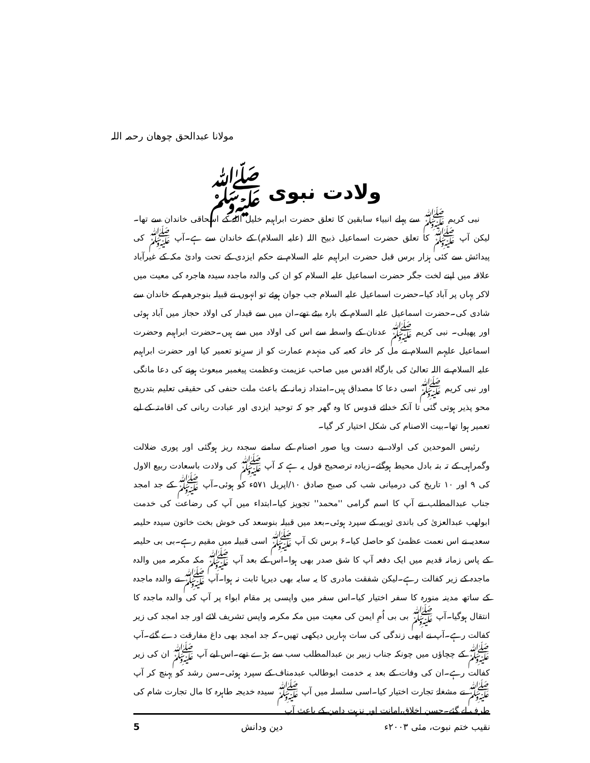مولانا عبدالحق چوھان رحمہ اللہ
ولادت نبوی ﷺ
نبی کریم ﷺ سے پہلے انبیاء سابقین کا تعلق حضرت ابراہیم خلیل اللہ کے اسحاقی خاندان سے تھا۔لیکن آپ ﷺ کا تعلق حضرت اسماعیل ذبیح اللہ (علیہ السلام) کے خاندان سے ہے۔آپ ﷺ کی پیدائش سے کئی ہزار برس قبل حضرت ابراہیم علیہ السلام نے حکم ایزدی کے تحت وادیٔ مکہ کے غیرآباد علاقہ میں اپنے لخت جگر حضرت اسماعیل علیہ السلام کو ان کی والدہ ماجدہ سیدہ ھاجرہ کی معیت میں لاکر یہاں پر آباد کیا۔حضرت اسماعیل علیہ السلام جب جوان ہوئے تو انہوں نے قبیلہ بنوجرھم کے خاندان سے شادی کی۔حضرت اسماعیل علیہ السلام کے بارہ بیٹے تھے۔ان میں سے قیدار کی اولاد حجاز میں آباد ہوئی اور پھیلی۔ نبی کریم ﷺ عدنان کے واسطہ سے اس کی اولاد میں سے ہیں۔حضرت ابراہیم وحضرت اسماعیل علیہم السلام نے مل کر خانہ کعبہ کی منہدم عمارت کو از سرِنو تعمیر کیا اور حضرت ابراہیم علیہ السلام نے اللہ تعالیٰ کی بارگاہ اقدس میں صاحب عزیمت وعظمت پیغمبر مبعوث ہونے کی دعا مانگی اور نبی کریم ﷺ اسی دعا کا مصداق ہیں۔امتداد زمانہ کے باعث ملت حنفی کی حقیقی تعلیم بتدریج محو پذیر ہوتی گئی تا آنکہ خدائے قدوس کا وہ گھر جو کہ توحید ایزدی اور عبادت ربانی کی اقامتہ کے لیے تعمیر ہوا تھا۔بیت الاصنام کی شکل اختیار کر گیا۔
رئیس الموحدین کی اولاد بے دست وپا صور اصنام کے سامنے سجدہ ریز ہوگئی اور پوری ضلالت وگمراہی کے تہ بتہ بادل محیط ہوگئے۔زیادہ ترصحیح قول یہ ہے کہ آپ ﷺ کی ولادت باسعادت ربیع الاول کی ۹ اور ۱۰ تاریخ کی درمیانی شب کی صبح صادق ۱۰/اپریل ۵۷۱ء کو ہوئی۔آپ ﷺ کے جد امجد جناب عبدالمطلب نے آپ کا اسم گرامی ''محمد'' تجویز کیا۔ابتداء میں آپ کی رضاعت کی خدمت ابولھب عبدالعزیٰ کی باندی ثویبہ کے سپرد ہوئی۔بعد میں قبیلہ بنوسعد کی خوش بخت خاتون سیدہ حلیمہ سعدیہ نے اس نعمت عظمیٰ کو حاصل کیا۔۶ برس تک آپ ﷺ اسی قبیلہ میں مقیم رہے۔بی بی حلیمہ کے پاس زمانہ قدیم میں ایک دفعہ آپ کا شق صدر بھی ہوا۔اس کے بعد آپ ﷺ مکہ مکرمہ میں والدہ ماجدہ کے زیر کفالت رہے۔لیکن شفقت مادری کا یہ سایہ بھی دیرپا ثابت نہ ہوا۔آپ ﷺ نے والدہ ماجدہ کے ساتھ مدینہ منورہ کا سفر اختیار کیا۔اس سفر میں واپسی پر مقام ابواء پر آپ کی والدہ ماجدہ کا انتقال ہوگیا۔آپ ﷺ بی بی اُمِ ایمن کی معیت میں مکہ مکرمہ واپس تشریف لائے اور جد امجد کی زیر کفالت رہے۔آپ نے ابھی زندگی کی سات بہاریں دیکھی تھیں۔کہ جد امجد بھی داغ مفارقت دے گئے۔آپ ﷺ کے چچاؤں میں چونکہ جناب زبیر بن عبدالمطلب سب سے بڑے تھے۔اس لیے آپ ﷺ ان کی زیر کفالت رہے۔ان کی وفات کے بعد یہ خدمت ابوطالب عبدمناف کے سپرد ہوئی۔سن رشد کو پہنچ کر آپ ﷺ نے مشغلۂ تجارت اختیار کیا۔اسی سلسلہ میں آپ ﷺ سیدہ خدیجہ طاہرہ کا مال تجارت شام کی طرف لے گئے۔حسن اخلاق،امانت اور نزہت دامن کے باعث آپ
5 دین ودانش نقیب ختم نبوت، مئی ۲۰۰۳ء